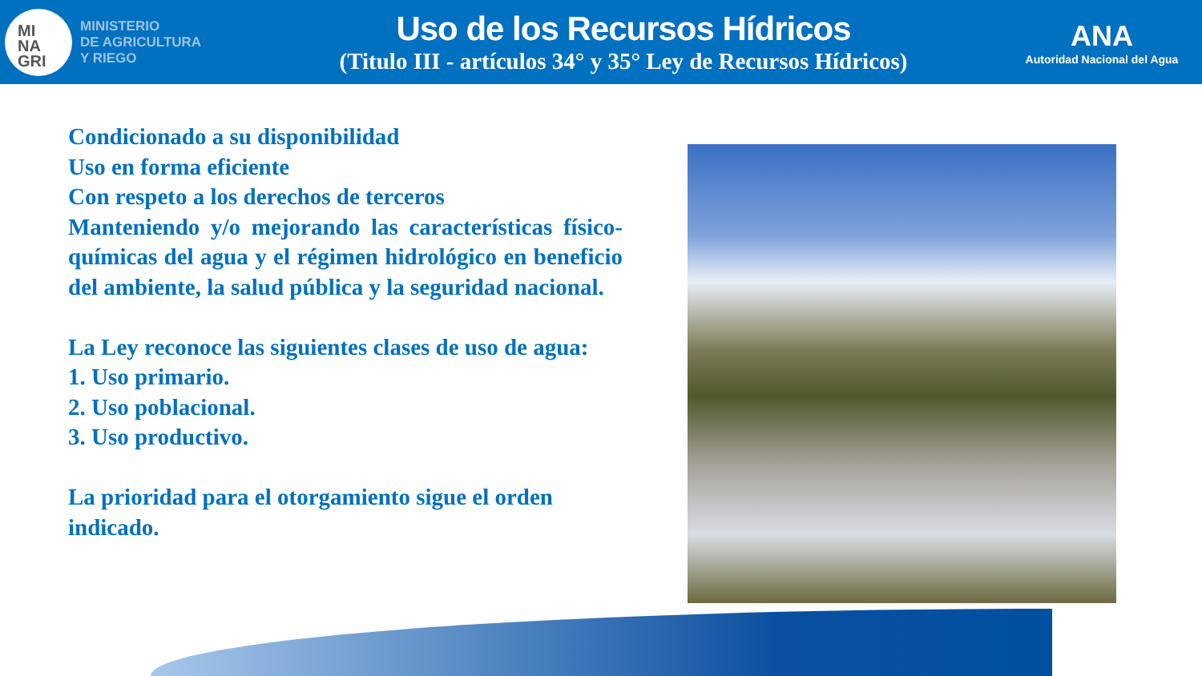MI
NA
GRI
MINISTERIO
DE AGRICULTURA
Y RIEGO
Uso de los Recursos Hídricos
(Titulo III - artículos 34° y 35° Ley de Recursos Hídricos)
ANA
Autoridad Nacional del Agua
Condicionado a su disponibilidad
Uso en forma eficiente
Con respeto a los derechos de terceros
Manteniendo y/o mejorando las características físico-químicas del agua y el régimen hidrológico en beneficio del ambiente, la salud pública y la seguridad nacional.
La Ley reconoce las siguientes clases de uso de agua:
1. Uso primario.
2. Uso poblacional.
3. Uso productivo.
La prioridad para el otorgamiento sigue el orden indicado.